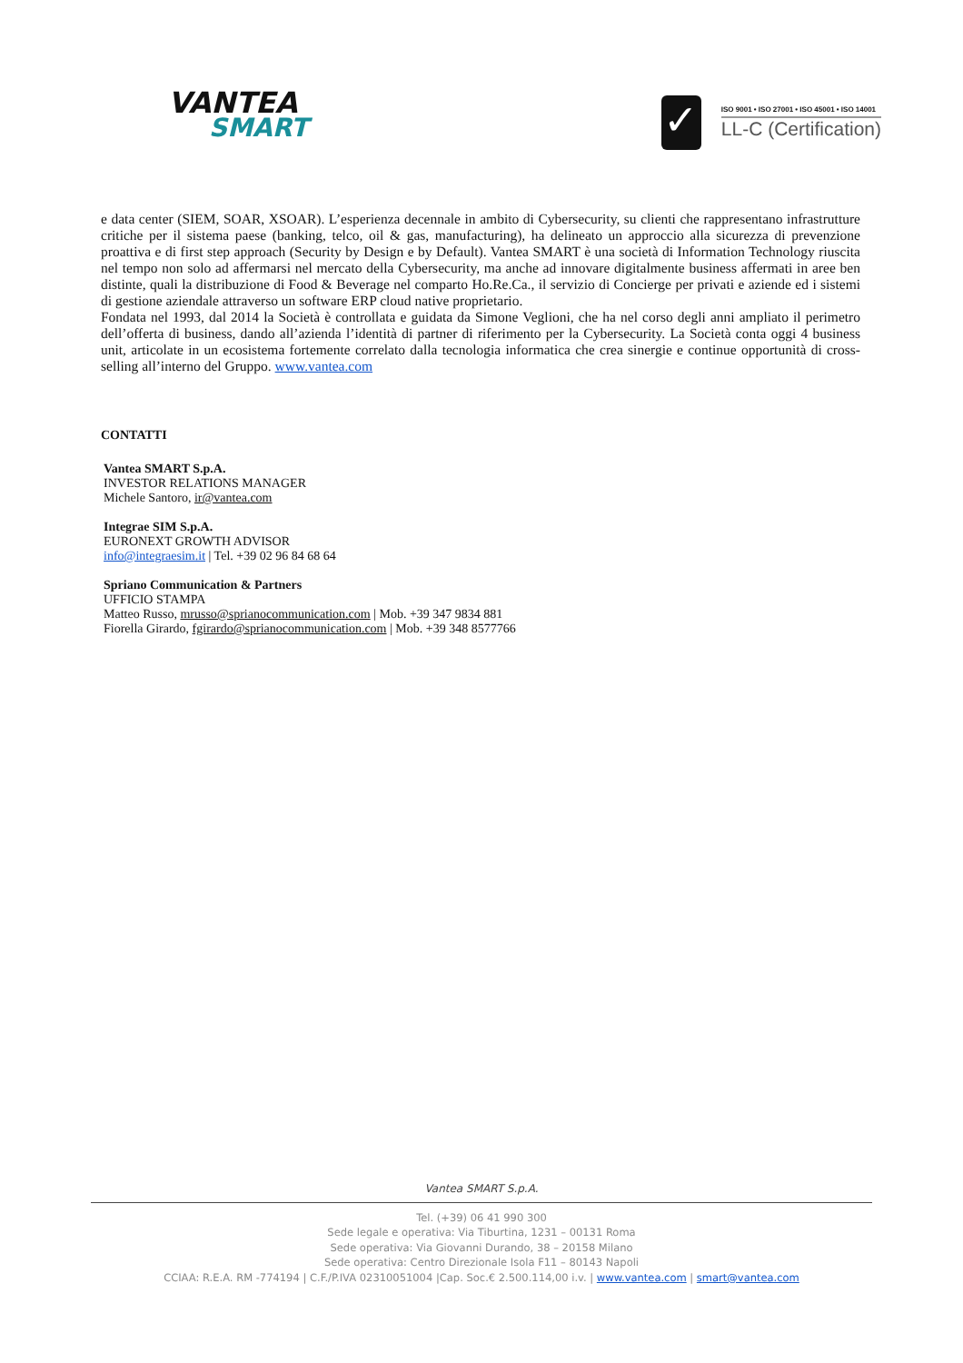VANTEA
SMART
✓
ISO 9001 • ISO 27001 • ISO 45001 • ISO 14001
LL-C (Certification)
e data center (SIEM, SOAR, XSOAR). L’esperienza decennale in ambito di Cybersecurity, su clienti che rappresentano infrastrutture critiche per il sistema paese (banking, telco, oil & gas, manufacturing), ha delineato un approccio alla sicurezza di prevenzione proattiva e di first step approach (Security by Design e by Default). Vantea SMART è una società di Information Technology riuscita nel tempo non solo ad affermarsi nel mercato della Cybersecurity, ma anche ad innovare digitalmente business affermati in aree ben distinte, quali la distribuzione di Food & Beverage nel comparto Ho.Re.Ca., il servizio di Concierge per privati e aziende ed i sistemi di gestione aziendale attraverso un software ERP cloud native proprietario.
Fondata nel 1993, dal 2014 la Società è controllata e guidata da Simone Veglioni, che ha nel corso degli anni ampliato il perimetro dell’offerta di business, dando all’azienda l’identità di partner di riferimento per la Cybersecurity. La Società conta oggi 4 business unit, articolate in un ecosistema fortemente correlato dalla tecnologia informatica che crea sinergie e continue opportunità di cross-selling all’interno del Gruppo. www.vantea.com
CONTATTI
Vantea SMART S.p.A.
INVESTOR RELATIONS MANAGER
Michele Santoro, ir@vantea.com
Integrae SIM S.p.A.
EURONEXT GROWTH ADVISOR
info@integraesim.it | Tel. +39 02 96 84 68 64
Spriano Communication & Partners
UFFICIO STAMPA
Matteo Russo, mrusso@sprianocommunication.com | Mob. +39 347 9834 881
Fiorella Girardo, fgirardo@sprianocommunication.com | Mob. +39 348 8577766
Vantea SMART S.p.A.
Tel. (+39) 06 41 990 300
Sede legale e operativa: Via Tiburtina, 1231 – 00131 Roma
Sede operativa: Via Giovanni Durando, 38 – 20158 Milano
Sede operativa: Centro Direzionale Isola F11 – 80143 Napoli
CCIAA: R.E.A. RM -774194 | C.F./P.IVA 02310051004 |Cap. Soc.€ 2.500.114,00 i.v. | www.vantea.com | smart@vantea.com